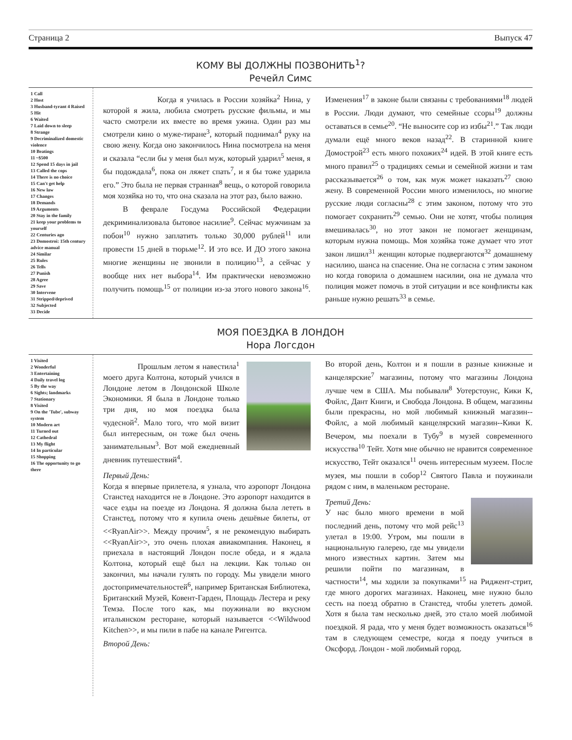Страница 2 Выпуск 47
КОМУ ВЫ ДОЛЖНЫ ПОЗВОНИТЬ<sup>1</sup>?
Речейл Симс
1 Call
2 Host
3 Husband-tyrant 4 Raised
5 Hit
6 Waited
7 Laid down to sleep
8 Strange
9 Decriminalized domestic violence
10 Beatings
11 ~$500
12 Spend 15 days in jail
13 Called the cops
14 There is no choice
15 Can't get help
16 New law
17 Changes
18 Demands
19 Arguments
20 Stay in the family
21 keep your problems to yourself
22 Centuries ago
23 Domostroi: 15th century advice manual
24 Similar
25 Rules
26 Tells
27 Punish
28 Agree
29 Save
30 Intervene
31 Stripped/deprived
32 Subjected
33 Decide
Когда я училась в России хозяйка<sup>2</sup> Нина, у которой я жила, любила смотреть русские фильмы, и мы часто смотрели их вместе во время ужина. Один раз мы смотрели кино о муже-тиране<sup>3</sup>, который поднимал<sup>4</sup> руку на свою жену. Когда оно закончилось Нина посмотрела на меня и сказала “если бы у меня был муж, который ударил<sup>5</sup> меня, я бы подождала<sup>6</sup>, пока он ляжет спать<sup>7</sup>, и я бы тоже ударила его.” Это была не первая странная<sup>8</sup> вещь, о которой говорила моя хозяйка но то, что она сказала на этот раз, было важно.
В феврале Госдума Российской Федерации декриминализовала бытовое насилие<sup>9</sup>. Сейчас мужчинам за побои<sup>10</sup> нужно заплатить только 30,000 рублей<sup>11</sup> или провести 15 дней в тюрьме<sup>12</sup>. И это все. И ДО этого закона многие женщины не звонили в полицию<sup>13</sup>, а сейчас у вообще них нет выбора<sup>14</sup>. Им практически невозможно получить помощь<sup>15</sup> от полиции из-за этого нового закона<sup>16</sup>. Изменения<sup>17</sup> в законе были связаны с требованиями<sup>18</sup> людей в России. Люди думают, что семейные ссоры<sup>19</sup> должны оставаться в семье<sup>20</sup>. “Не выносите сор из избы<sup>21</sup>.” Так люди думали ещё много веков назад<sup>22</sup>. В старинной книге Домострой<sup>23</sup> есть много похожих<sup>24</sup> идей. В этой книге есть много правил<sup>25</sup> о традициях семьи и семейной жизни и там рассказывается<sup>26</sup> о том, как муж может наказать<sup>27</sup> свою жену. В современной России много изменилось, но многие русские люди согласны<sup>28</sup> с этим законом, потому что это помогает сохранить<sup>29</sup> семью. Они не хотят, чтобы полиция вмешивалась<sup>30</sup>, но этот закон не помогает женщинам, которым нужна помощь. Моя хозяйка тоже думает что этот закон лишил<sup>31</sup> женщин которые подвергаются<sup>32</sup> домашнему насилию, шанса на спасение. Она не согласна с этим законом но когда говорила о домашнем насилии, она не думала что полиция может помочь в этой ситуации и все конфликты как раньше нужно решать<sup>33</sup> в семье.
МОЯ ПОЕЗДКА В ЛОНДОН
Нора Логсдон
1 Visited
2 Wonderful
3 Entertaining
4 Daily travel log
5 By the way
6 Sights; landmarks
7 Stationary
8 Visited
9 On the 'Tube', subway system
10 Modern art
11 Turned out
12 Cathedral
13 My flight
14 In particular
15 Shopping
16 The opportunity to go there
Прошлым летом я навестила<sup>1</sup> моего друга Колтона, который учился в Лондоне летом в Лондонской Школе Экономики. Я была в Лондоне только три дня, но моя поездка была чудесной<sup>2</sup>. Мало того, что мой визит был интересным, он тоже был очень занимательным<sup>3</sup>. Вот мой ежедневный дневник путешествий<sup>4</sup>.
Первый День:
Когда я впервые прилетела, я узнала, что аэропорт Лондона Станстед находится не в Лондоне. Это аэропорт находится в часе езды на поезде из Лондона. Я должна была лететь в Станстед, потому что я купила очень дешёвые билеты, от <<RyanAir>>. Между прочим<sup>5</sup>, я не рекомендую выбирать <<RyanAir>>, это очень плохая авиакомпания. Наконец, я приехала в настоящий Лондон после обеда, и я ждала Колтона, который ещё был на лекции. Как только он закончил, мы начали гулять по городу. Мы увидели много достопримечательностей<sup>6</sup>, например Британская Библиотека, Британский Музей, Ковент-Гарден, Площадь Лестера и реку Темза. После того как, мы поужинали во вкусном итальянском ресторане, который называется <<Wildwood Kitchen>>, и мы пили в пабе на канале Ригентса.
Второй День:
Во второй день, Колтон и я пошли в разные книжные и канцелярские<sup>7</sup> магазины, потому что магазины Лондона лучше чем в США. Мы побывали<sup>8</sup> Уотерстоунс, Кики К, Фойлс, Дант Книги, и Свобода Лондона. В общем, магазины были прекрасны, но мой любимый книжный магазин--Фойлс, а мой любимый канцелярский магазин--Кики К. Вечером, мы поехали в Тубу<sup>9</sup> в музей современного искусства<sup>10</sup> Тейт. Хотя мне обычно не нравится современное искусство, Тейт оказался<sup>11</sup> очень интересным музеем. После музея, мы пошли в собор<sup>12</sup> Святого Павла и поужинали рядом с ним, в маленьком ресторане.
Третий День:
У нас было много времени в мой последний день, потому что мой рейс<sup>13</sup> улетал в 19:00. Утром, мы пошли в национальную галерею, где мы увидели много известных картин. Затем мы решили пойти по магазинам, в частности<sup>14</sup>, мы ходили за покупками<sup>15</sup> на Риджент-стрит, где много дорогих магазинах. Наконец, мне нужно было сесть на поезд обратно в Станстед, чтобы улететь домой. Хотя я была там несколько дней, это стало моей любимой поездкой. Я рада, что у меня будет возможность оказаться<sup>16</sup> там в следующем семестре, когда я поеду учиться в Оксфорд. Лондон - мой любимый город.